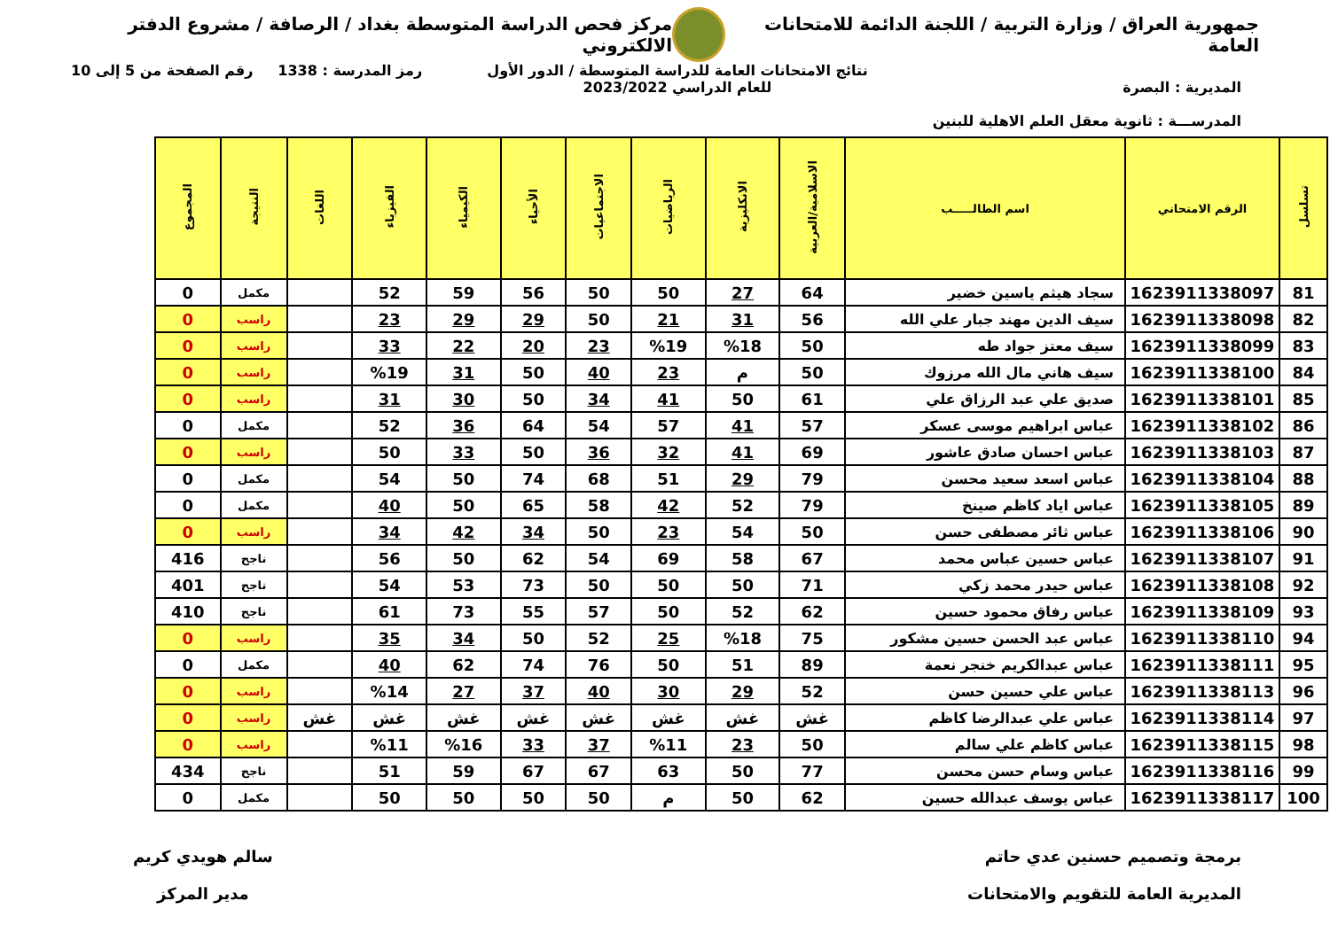جمهورية العراق / وزارة التربية / اللجنة الدائمة للامتحانات العامة
مركز فحص الدراسة المتوسطة بغداد / الرصافة / مشروع الدفتر الالكتروني
المديرية : البصرة
المدرســـة : ثانوية معقل العلم الاهلية للبنين
نتائج الامتحانات العامة للدراسة المتوسطة / الدور الأول
للعام الدراسي 2023/2022
رمز المدرسة : 1338 رقم الصفحة من 5 إلى 10
| تسلسل | الرقم الامتحاني | اسم الطالـــــب | الاسلامية/العربية | الانكليزية | الرياضيات | الاجتماعيات | الأحياء | الكيمياء | الفيزياء | اللغات | النتيجة | المجموع |
| --- | --- | --- | --- | --- | --- | --- | --- | --- | --- | --- | --- | --- |
| 81 | 1623911338097 | سجاد هيثم ياسين خضير | 64 | 27 | 50 | 50 | 56 | 59 | 52 | | مكمل | 0 |
| 82 | 1623911338098 | سيف الدين مهند جبار علي الله | 56 | 31 | 21 | 50 | 29 | 29 | 23 | | راسب | 0 |
| 83 | 1623911338099 | سيف معتز جواد طه | 50 | %18 | %19 | 23 | 20 | 22 | 33 | | راسب | 0 |
| 84 | 1623911338100 | سيف هاني مال الله مرزوك | 50 | م | 23 | 40 | 50 | 31 | %19 | | راسب | 0 |
| 85 | 1623911338101 | صديق علي عبد الرزاق علي | 61 | 50 | 41 | 34 | 50 | 30 | 31 | | راسب | 0 |
| 86 | 1623911338102 | عباس ابراهيم موسى عسكر | 57 | 41 | 57 | 54 | 64 | 36 | 52 | | مكمل | 0 |
| 87 | 1623911338103 | عباس احسان صادق عاشور | 69 | 41 | 32 | 36 | 50 | 33 | 50 | | راسب | 0 |
| 88 | 1623911338104 | عباس اسعد سعيد محسن | 79 | 29 | 51 | 68 | 74 | 50 | 54 | | مكمل | 0 |
| 89 | 1623911338105 | عباس اياد كاظم صينخ | 79 | 52 | 42 | 58 | 65 | 50 | 40 | | مكمل | 0 |
| 90 | 1623911338106 | عباس ثائر مصطفى حسن | 50 | 54 | 23 | 50 | 34 | 42 | 34 | | راسب | 0 |
| 91 | 1623911338107 | عباس حسين عباس محمد | 67 | 58 | 69 | 54 | 62 | 50 | 56 | | ناجح | 416 |
| 92 | 1623911338108 | عباس حيدر محمد زكي | 71 | 50 | 50 | 50 | 73 | 53 | 54 | | ناجح | 401 |
| 93 | 1623911338109 | عباس رفاق محمود حسين | 62 | 52 | 50 | 57 | 55 | 73 | 61 | | ناجح | 410 |
| 94 | 1623911338110 | عباس عبد الحسن حسين مشكور | 75 | %18 | 25 | 52 | 50 | 34 | 35 | | راسب | 0 |
| 95 | 1623911338111 | عباس عبدالكريم خنجر نعمة | 89 | 51 | 50 | 76 | 74 | 62 | 40 | | مكمل | 0 |
| 96 | 1623911338113 | عباس علي حسين حسن | 52 | 29 | 30 | 40 | 37 | 27 | %14 | | راسب | 0 |
| 97 | 1623911338114 | عباس علي عبدالرضا كاظم | غش | غش | غش | غش | غش | غش | غش | غش | راسب | 0 |
| 98 | 1623911338115 | عباس كاظم علي سالم | 50 | 23 | %11 | 37 | 33 | %16 | %11 | | راسب | 0 |
| 99 | 1623911338116 | عباس وسام حسن محسن | 77 | 50 | 63 | 67 | 67 | 59 | 51 | | ناجح | 434 |
| 100 | 1623911338117 | عباس يوسف عبدالله حسين | 62 | 50 | م | 50 | 50 | 50 | 50 | | مكمل | 0 |
برمجة وتصميم حسنين عدي حاتم
المديرية العامة للتقويم والامتحانات
سالم هويدي كريم
مدير المركز